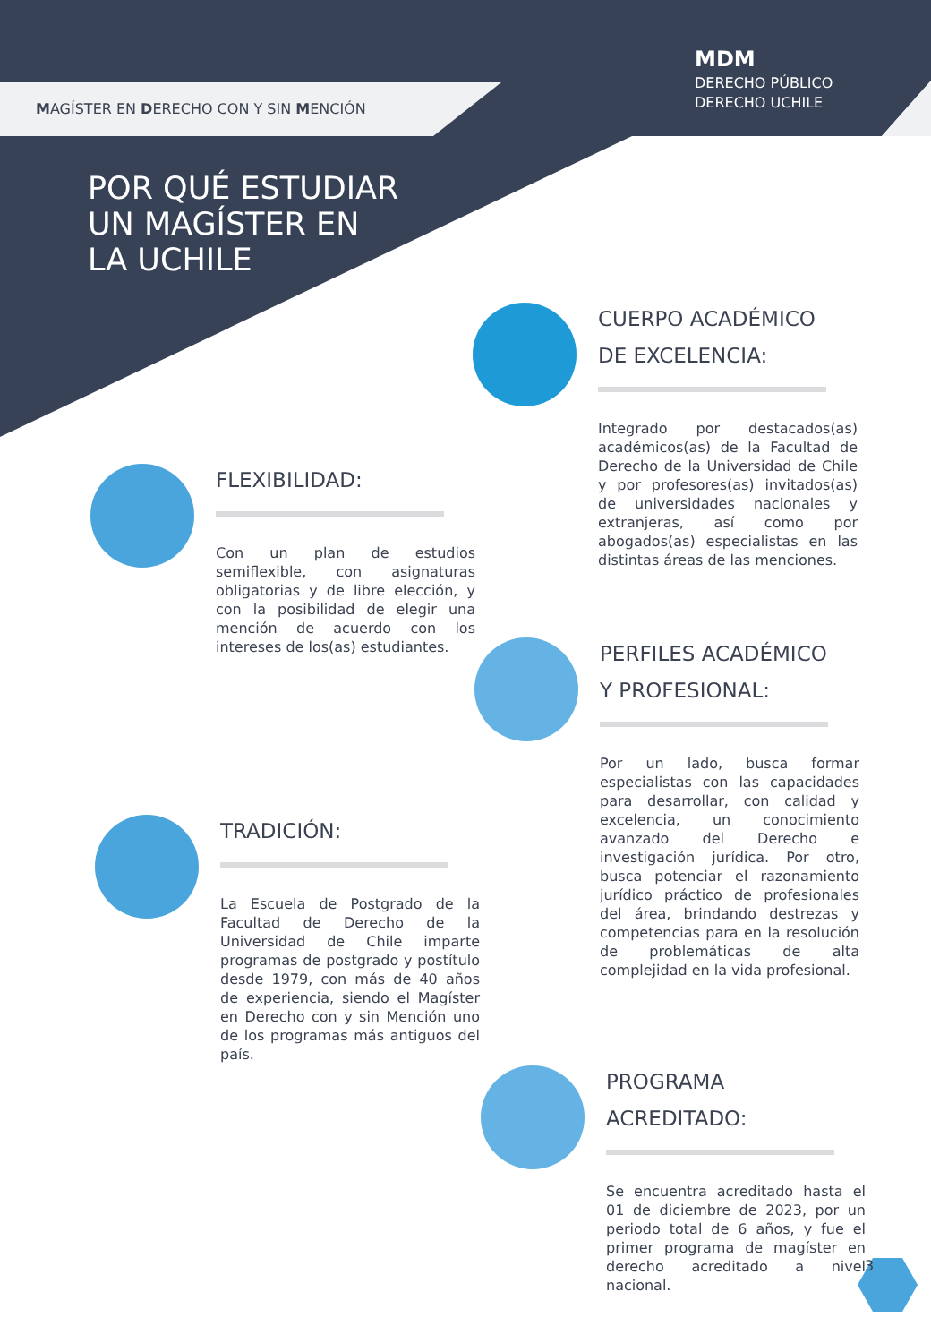MAGÍSTER EN DERECHO CON Y SIN MENCIÓN
MDM
DERECHO PÚBLICO
DERECHO UCHILE
POR QUÉ ESTUDIAR
UN MAGÍSTER EN
LA UCHILE
CUERPO ACADÉMICO
DE EXCELENCIA:
Integrado por destacados(as) académicos(as) de la Facultad de Derecho de la Universidad de Chile y por profesores(as) invitados(as) de universidades nacionales y extranjeras, así como por abogados(as) especialistas en las distintas áreas de las menciones.
FLEXIBILIDAD:
Con un plan de estudios semiflexible, con asignaturas obligatorias y de libre elección, y con la posibilidad de elegir una mención de acuerdo con los intereses de los(as) estudiantes.
PERFILES ACADÉMICO
Y PROFESIONAL:
Por un lado, busca formar especialistas con las capacidades para desarrollar, con calidad y excelencia, un conocimiento avanzado del Derecho e investigación jurídica. Por otro, busca potenciar el razonamiento jurídico práctico de profesionales del área, brindando destrezas y competencias para en la resolución de problemáticas de alta complejidad en la vida profesional.
TRADICIÓN:
La Escuela de Postgrado de la Facultad de Derecho de la Universidad de Chile imparte programas de postgrado y postítulo desde 1979, con más de 40 años de experiencia, siendo el Magíster en Derecho con y sin Mención uno de los programas más antiguos del país.
PROGRAMA
ACREDITADO:
Se encuentra acreditado hasta el 01 de diciembre de 2023, por un periodo total de 6 años, y fue el primer programa de magíster en derecho acreditado a nivel nacional.
3